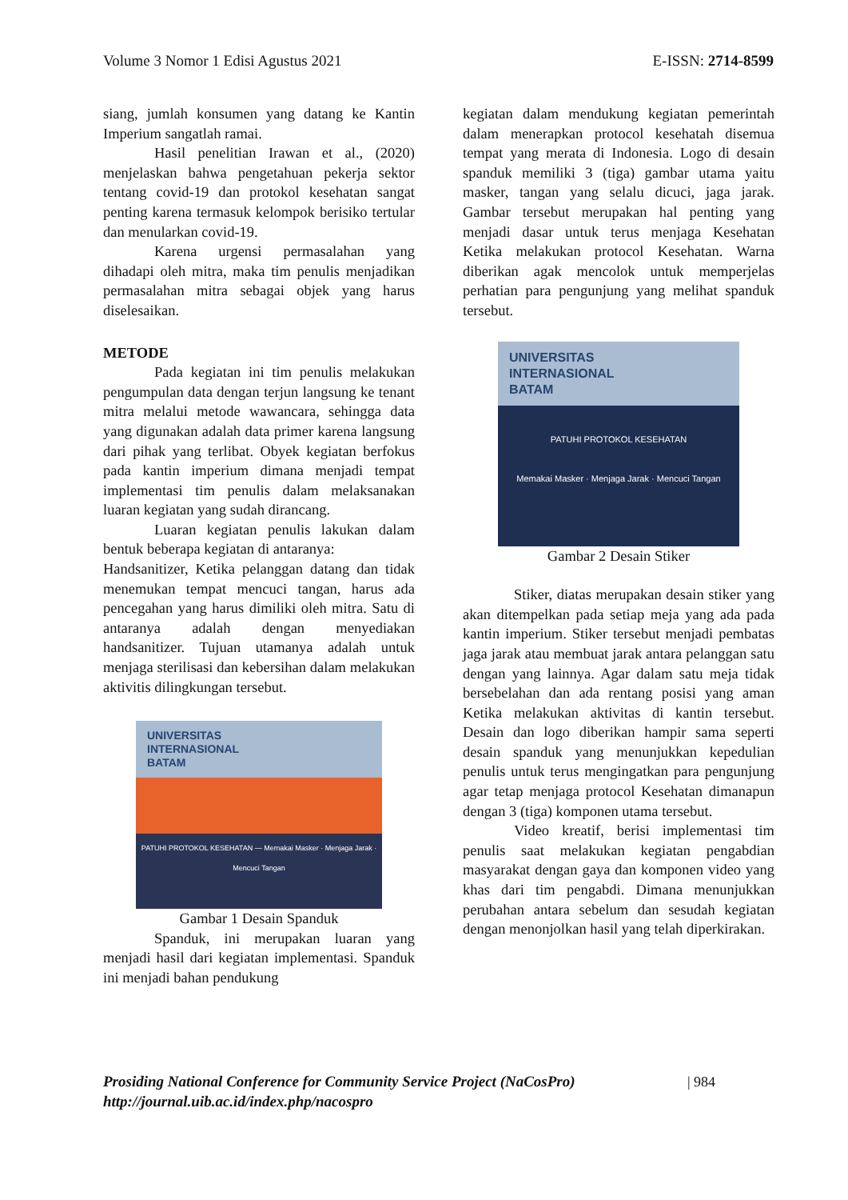Volume 3 Nomor 1 Edisi Agustus 2021 E-ISSN: 2714-8599
siang, jumlah konsumen yang datang ke Kantin Imperium sangatlah ramai.
Hasil penelitian Irawan et al., (2020) menjelaskan bahwa pengetahuan pekerja sektor tentang covid-19 dan protokol kesehatan sangat penting karena termasuk kelompok berisiko tertular dan menularkan covid-19.
Karena urgensi permasalahan yang dihadapi oleh mitra, maka tim penulis menjadikan permasalahan mitra sebagai objek yang harus diselesaikan.
METODE
Pada kegiatan ini tim penulis melakukan pengumpulan data dengan terjun langsung ke tenant mitra melalui metode wawancara, sehingga data yang digunakan adalah data primer karena langsung dari pihak yang terlibat. Obyek kegiatan berfokus pada kantin imperium dimana menjadi tempat implementasi tim penulis dalam melaksanakan luaran kegiatan yang sudah dirancang.
Luaran kegiatan penulis lakukan dalam bentuk beberapa kegiatan di antaranya:
Handsanitizer, Ketika pelanggan datang dan tidak menemukan tempat mencuci tangan, harus ada pencegahan yang harus dimiliki oleh mitra. Satu di antaranya adalah dengan menyediakan handsanitizer. Tujuan utamanya adalah untuk menjaga sterilisasi dan kebersihan dalam melakukan aktivitis dilingkungan tersebut.
UNIVERSITAS
INTERNASIONAL
BATAM
PATUHI PROTOKOL KESEHATAN — Memakai Masker · Menjaga Jarak · Mencuci Tangan
Gambar 1 Desain Spanduk
Spanduk, ini merupakan luaran yang menjadi hasil dari kegiatan implementasi. Spanduk ini menjadi bahan pendukung
kegiatan dalam mendukung kegiatan pemerintah dalam menerapkan protocol kesehatah disemua tempat yang merata di Indonesia. Logo di desain spanduk memiliki 3 (tiga) gambar utama yaitu masker, tangan yang selalu dicuci, jaga jarak. Gambar tersebut merupakan hal penting yang menjadi dasar untuk terus menjaga Kesehatan Ketika melakukan protocol Kesehatan. Warna diberikan agak mencolok untuk memperjelas perhatian para pengunjung yang melihat spanduk tersebut.
UNIVERSITAS
INTERNASIONAL
BATAM
PATUHI PROTOKOL KESEHATAN
Memakai Masker · Menjaga Jarak · Mencuci Tangan
Gambar 2 Desain Stiker
Stiker, diatas merupakan desain stiker yang akan ditempelkan pada setiap meja yang ada pada kantin imperium. Stiker tersebut menjadi pembatas jaga jarak atau membuat jarak antara pelanggan satu dengan yang lainnya. Agar dalam satu meja tidak bersebelahan dan ada rentang posisi yang aman Ketika melakukan aktivitas di kantin tersebut. Desain dan logo diberikan hampir sama seperti desain spanduk yang menunjukkan kepedulian penulis untuk terus mengingatkan para pengunjung agar tetap menjaga protocol Kesehatan dimanapun dengan 3 (tiga) komponen utama tersebut.
Video kreatif, berisi implementasi tim penulis saat melakukan kegiatan pengabdian masyarakat dengan gaya dan komponen video yang khas dari tim pengabdi. Dimana menunjukkan perubahan antara sebelum dan sesudah kegiatan dengan menonjolkan hasil yang telah diperkirakan.
Prosiding National Conference for Community Service Project (NaCosPro)
http://journal.uib.ac.id/index.php/nacospro
| 984